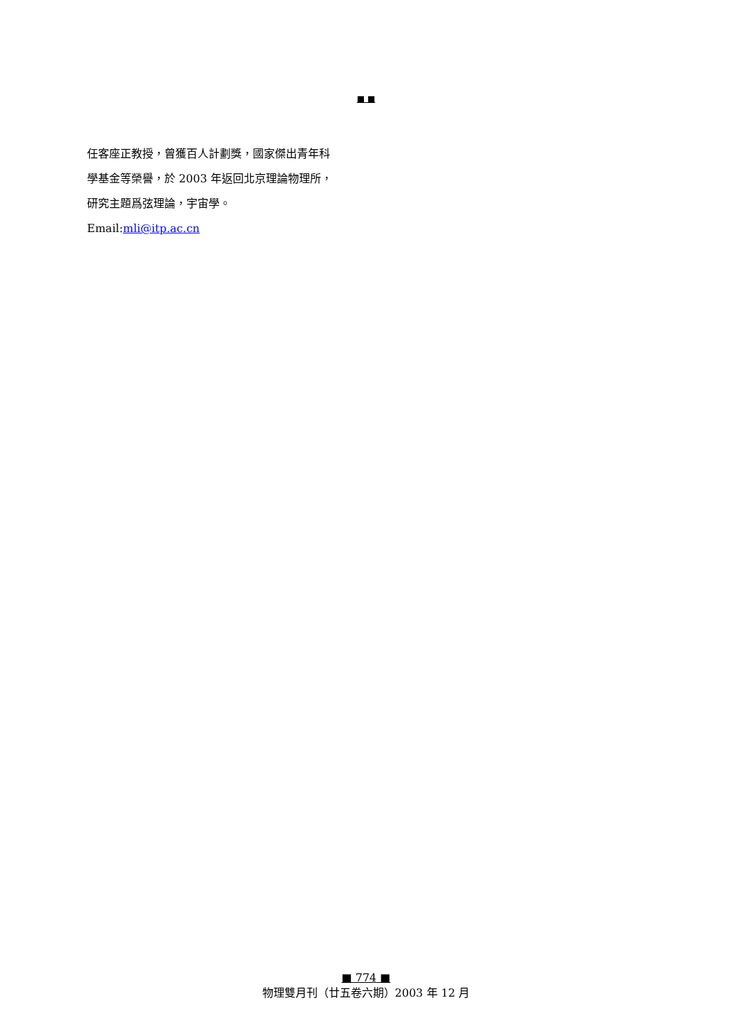■ ■
任客座正教授，曾獲百人計劃獎，國家傑出青年科
學基金等榮譽，於 2003 年返回北京理論物理所，
研究主題爲弦理論，宇宙學。
Email:mli@itp.ac.cn
■ 774 ■
物理雙月刊（廿五卷六期）2003 年 12 月